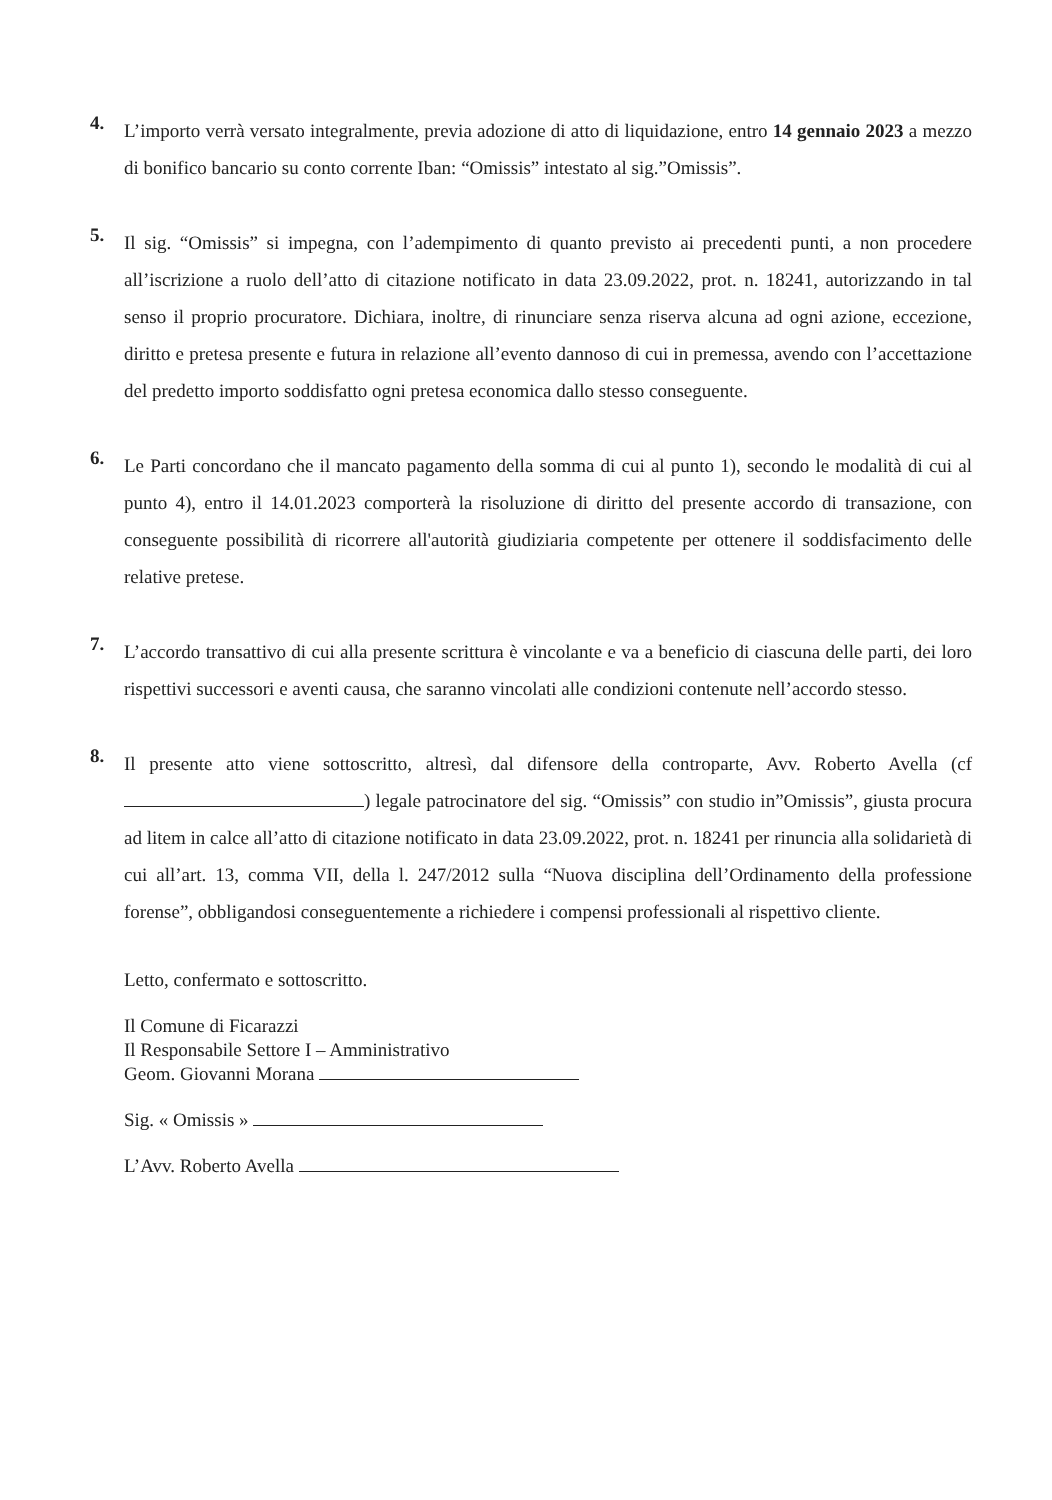4.
L’importo verrà versato integralmente, previa adozione di atto di liquidazione, entro 14 gennaio 2023 a mezzo di bonifico bancario su conto corrente Iban: “Omissis” intestato al sig.”Omissis”.
5.
Il sig. “Omissis” si impegna, con l’adempimento di quanto previsto ai precedenti punti, a non procedere all’iscrizione a ruolo dell’atto di citazione notificato in data 23.09.2022, prot. n. 18241, autorizzando in tal senso il proprio procuratore. Dichiara, inoltre, di rinunciare senza riserva alcuna ad ogni azione, eccezione, diritto e pretesa presente e futura in relazione all’evento dannoso di cui in premessa, avendo con l’accettazione del predetto importo soddisfatto ogni pretesa economica dallo stesso conseguente.
6.
Le Parti concordano che il mancato pagamento della somma di cui al punto 1), secondo le modalità di cui al punto 4), entro il 14.01.2023 comporterà la risoluzione di diritto del presente accordo di transazione, con conseguente possibilità di ricorrere all'autorità giudiziaria competente per ottenere il soddisfacimento delle relative pretese.
7.
L’accordo transattivo di cui alla presente scrittura è vincolante e va a beneficio di ciascuna delle parti, dei loro rispettivi successori e aventi causa, che saranno vincolati alle condizioni contenute nell’accordo stesso.
8.
Il presente atto viene sottoscritto, altresì, dal difensore della controparte, Avv. Roberto Avella (cf ) legale patrocinatore del sig. “Omissis” con studio in”Omissis”, giusta procura ad litem in calce all’atto di citazione notificato in data 23.09.2022, prot. n. 18241 per rinuncia alla solidarietà di cui all’art. 13, comma VII, della l. 247/2012 sulla “Nuova disciplina dell’Ordinamento della professione forense”, obbligandosi conseguentemente a richiedere i compensi professionali al rispettivo cliente.
Letto, confermato e sottoscritto.
Il Comune di Ficarazzi
Il Responsabile Settore I – Amministrativo
Geom. Giovanni Morana
Sig. « Omissis »
L’Avv. Roberto Avella